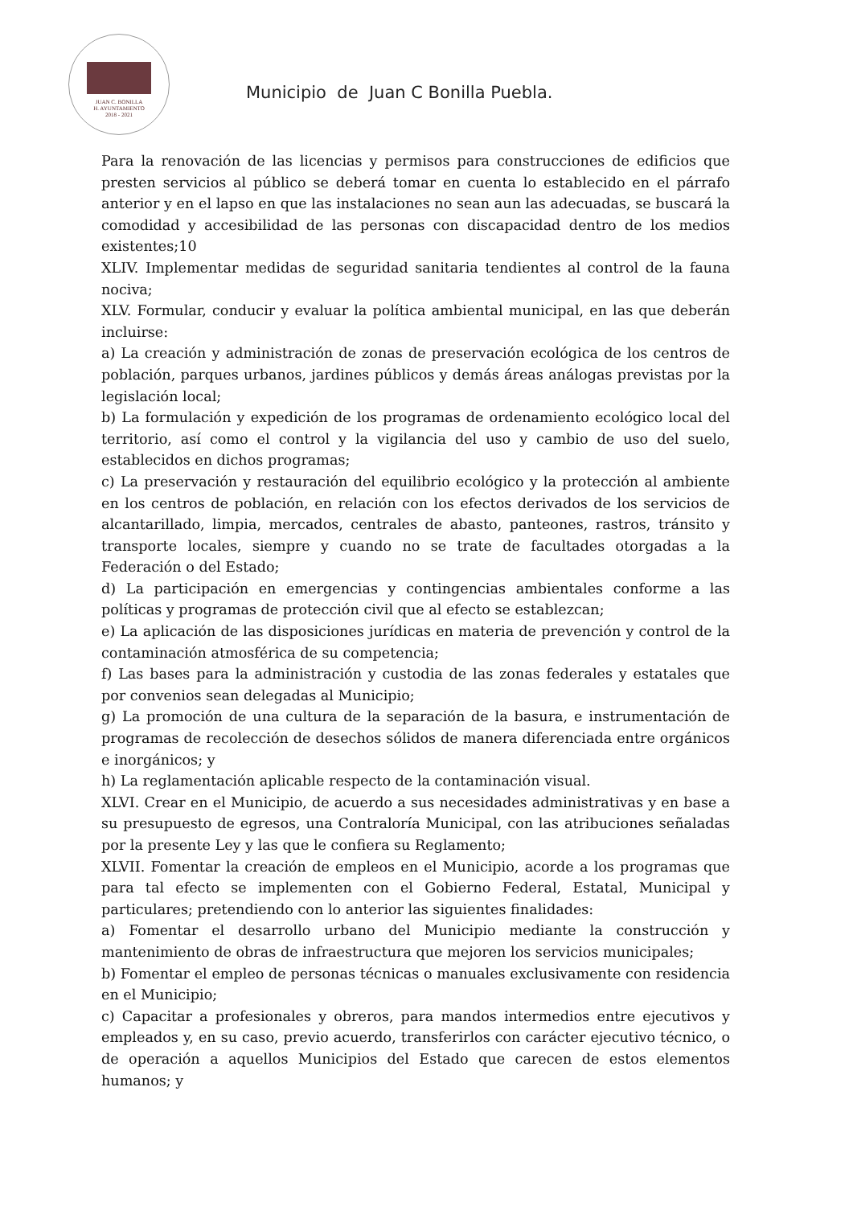JUAN C. BONILLA
H. AYUNTAMIENTO
2018 - 2021
Municipio de Juan C Bonilla Puebla.
Para la renovación de las licencias y permisos para construcciones de edificios que presten servicios al público se deberá tomar en cuenta lo establecido en el párrafo anterior y en el lapso en que las instalaciones no sean aun las adecuadas, se buscará la comodidad y accesibilidad de las personas con discapacidad dentro de los medios existentes;10
XLIV. Implementar medidas de seguridad sanitaria tendientes al control de la fauna nociva;
XLV. Formular, conducir y evaluar la política ambiental municipal, en las que deberán incluirse:
a) La creación y administración de zonas de preservación ecológica de los centros de población, parques urbanos, jardines públicos y demás áreas análogas previstas por la legislación local;
b) La formulación y expedición de los programas de ordenamiento ecológico local del territorio, así como el control y la vigilancia del uso y cambio de uso del suelo, establecidos en dichos programas;
c) La preservación y restauración del equilibrio ecológico y la protección al ambiente en los centros de población, en relación con los efectos derivados de los servicios de alcantarillado, limpia, mercados, centrales de abasto, panteones, rastros, tránsito y transporte locales, siempre y cuando no se trate de facultades otorgadas a la Federación o del Estado;
d) La participación en emergencias y contingencias ambientales conforme a las políticas y programas de protección civil que al efecto se establezcan;
e) La aplicación de las disposiciones jurídicas en materia de prevención y control de la contaminación atmosférica de su competencia;
f) Las bases para la administración y custodia de las zonas federales y estatales que por convenios sean delegadas al Municipio;
g) La promoción de una cultura de la separación de la basura, e instrumentación de programas de recolección de desechos sólidos de manera diferenciada entre orgánicos e inorgánicos; y
h) La reglamentación aplicable respecto de la contaminación visual.
XLVI. Crear en el Municipio, de acuerdo a sus necesidades administrativas y en base a su presupuesto de egresos, una Contraloría Municipal, con las atribuciones señaladas por la presente Ley y las que le confiera su Reglamento;
XLVII. Fomentar la creación de empleos en el Municipio, acorde a los programas que para tal efecto se implementen con el Gobierno Federal, Estatal, Municipal y particulares; pretendiendo con lo anterior las siguientes finalidades:
a) Fomentar el desarrollo urbano del Municipio mediante la construcción y mantenimiento de obras de infraestructura que mejoren los servicios municipales;
b) Fomentar el empleo de personas técnicas o manuales exclusivamente con residencia en el Municipio;
c) Capacitar a profesionales y obreros, para mandos intermedios entre ejecutivos y empleados y, en su caso, previo acuerdo, transferirlos con carácter ejecutivo técnico, o de operación a aquellos Municipios del Estado que carecen de estos elementos humanos; y